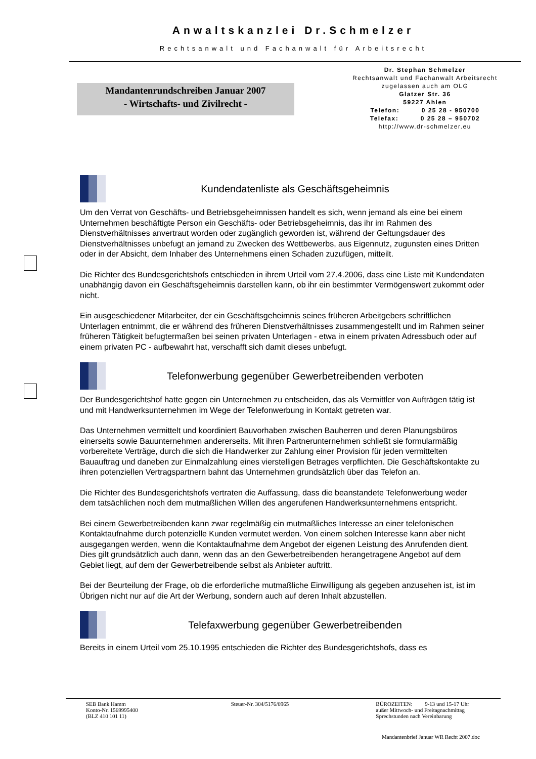Anwaltskanzlei Dr.Schmelzer
Rechtsanwalt und Fachanwalt für Arbeitsrecht
Mandantenrundschreiben Januar 2007
- Wirtschafts- und Zivilrecht -
Dr. Stephan Schmelzer
Rechtsanwalt und Fachanwalt Arbeitsrecht
zugelassen auch am OLG
Glatzer Str. 36
59227 Ahlen
Telefon: 0 25 28 - 950700
Telefax: 0 25 28 – 950702
http://www.dr-schmelzer.eu
Kundendatenliste als Geschäftsgeheimnis
Um den Verrat von Geschäfts- und Betriebsgeheimnissen handelt es sich, wenn jemand als eine bei einem Unternehmen beschäftigte Person ein Geschäfts- oder Betriebsgeheimnis, das ihr im Rahmen des Dienstverhältnisses anvertraut worden oder zugänglich geworden ist, während der Geltungsdauer des Dienstverhältnisses unbefugt an jemand zu Zwecken des Wettbewerbs, aus Eigennutz, zugunsten eines Dritten oder in der Absicht, dem Inhaber des Unternehmens einen Schaden zuzufügen, mitteilt.
Die Richter des Bundesgerichtshofs entschieden in ihrem Urteil vom 27.4.2006, dass eine Liste mit Kundendaten unabhängig davon ein Geschäftsgeheimnis darstellen kann, ob ihr ein bestimmter Vermögenswert zukommt oder nicht.
Ein ausgeschiedener Mitarbeiter, der ein Geschäftsgeheimnis seines früheren Arbeitgebers schriftlichen Unterlagen entnimmt, die er während des früheren Dienstverhältnisses zusammengestellt und im Rahmen seiner früheren Tätigkeit befugtermaßen bei seinen privaten Unterlagen - etwa in einem privaten Adressbuch oder auf einem privaten PC - aufbewahrt hat, verschafft sich damit dieses unbefugt.
Telefonwerbung gegenüber Gewerbetreibenden verboten
Der Bundesgerichtshof hatte gegen ein Unternehmen zu entscheiden, das als Vermittler von Aufträgen tätig ist und mit Handwerksunternehmen im Wege der Telefonwerbung in Kontakt getreten war.
Das Unternehmen vermittelt und koordiniert Bauvorhaben zwischen Bauherren und deren Planungsbüros einerseits sowie Bauunternehmen andererseits. Mit ihren Partnerunternehmen schließt sie formularmäßig vorbereitete Verträge, durch die sich die Handwerker zur Zahlung einer Provision für jeden vermittelten Bauauftrag und daneben zur Einmalzahlung eines vierstelligen Betrages verpflichten. Die Geschäftskontakte zu ihren potenziellen Vertragspartnern bahnt das Unternehmen grundsätzlich über das Telefon an.
Die Richter des Bundesgerichtshofs vertraten die Auffassung, dass die beanstandete Telefonwerbung weder dem tatsächlichen noch dem mutmaßlichen Willen des angerufenen Handwerksunternehmens entspricht.
Bei einem Gewerbetreibenden kann zwar regelmäßig ein mutmaßliches Interesse an einer telefonischen Kontaktaufnahme durch potenzielle Kunden vermutet werden. Von einem solchen Interesse kann aber nicht ausgegangen werden, wenn die Kontaktaufnahme dem Angebot der eigenen Leistung des Anrufenden dient. Dies gilt grundsätzlich auch dann, wenn das an den Gewerbetreibenden herangetragene Angebot auf dem Gebiet liegt, auf dem der Gewerbetreibende selbst als Anbieter auftritt.
Bei der Beurteilung der Frage, ob die erforderliche mutmaßliche Einwilligung als gegeben anzusehen ist, ist im Übrigen nicht nur auf die Art der Werbung, sondern auch auf deren Inhalt abzustellen.
Telefaxwerbung gegenüber Gewerbetreibenden
Bereits in einem Urteil vom 25.10.1995 entschieden die Richter des Bundesgerichtshofs, dass es
SEB Bank Hamm
Konto-Nr. 1569995400
(BLZ 410 101 11)
Steuer-Nr. 304/5176/0965 BÜROZEITEN: 9-13 und 15-17 Uhr
außer Mittwoch- und Freitagnachmittag
Sprechstunden nach Vereinbarung
Mandantenbrief Januar WR Recht 2007.doc